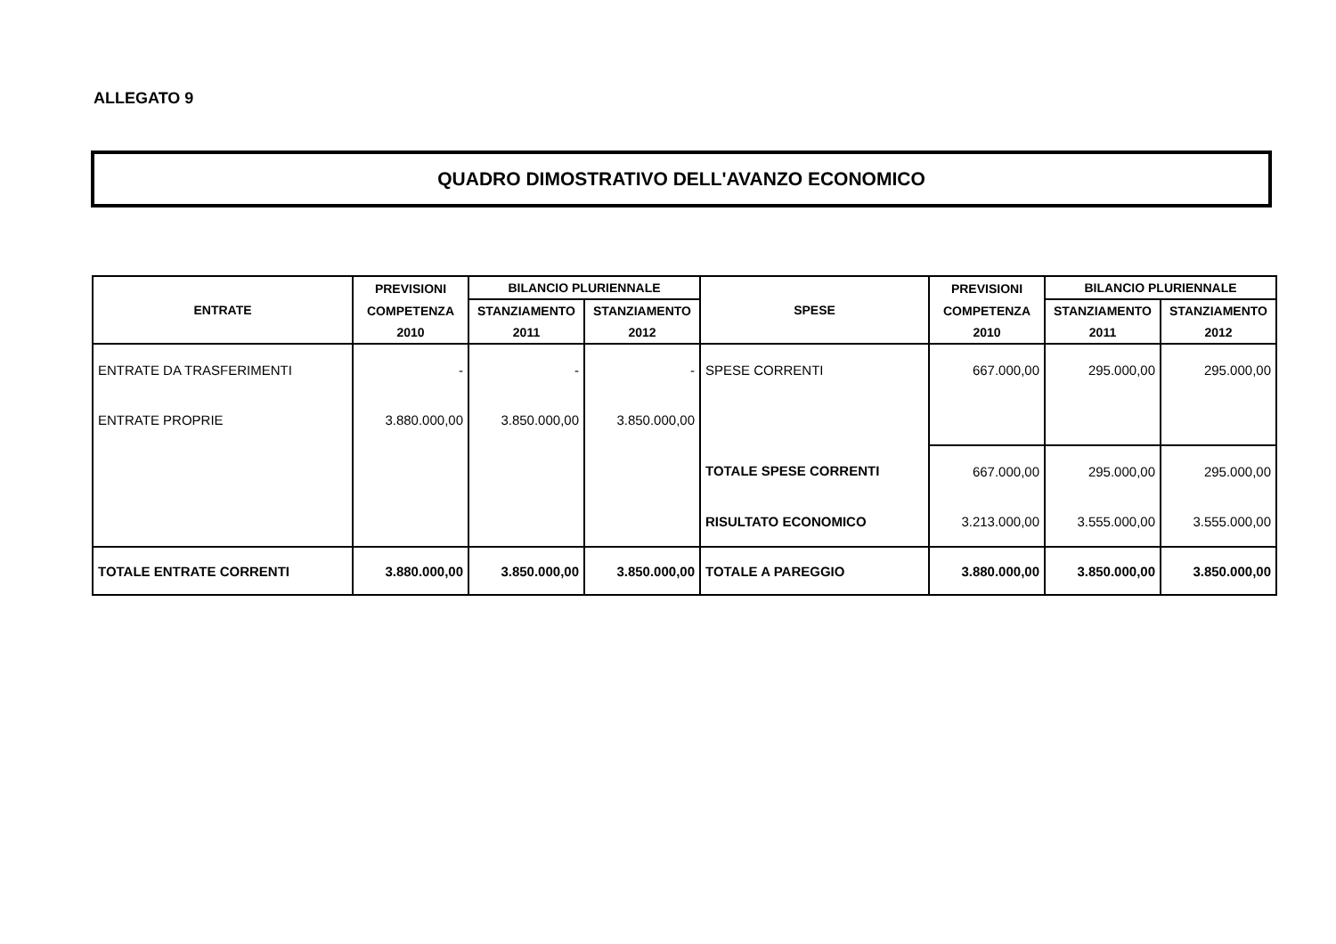ALLEGATO 9
QUADRO DIMOSTRATIVO DELL'AVANZO ECONOMICO
| ENTRATE | PREVISIONI | BILANCIO PLURIENNALE | | SPESE | PREVISIONI | BILANCIO PLURIENNALE | |
| --- | --- | --- | --- | --- | --- | --- | --- |
| | COMPETENZA | STANZIAMENTO | STANZIAMENTO | | COMPETENZA | STANZIAMENTO | STANZIAMENTO |
| | 2010 | 2011 | 2012 | | 2010 | 2011 | 2012 |
| ENTRATE DA TRASFERIMENTI | - | - | - | SPESE CORRENTI | 667.000,00 | 295.000,00 | 295.000,00 |
| ENTRATE PROPRIE | 3.880.000,00 | 3.850.000,00 | 3.850.000,00 | | | | |
| | | | | TOTALE SPESE CORRENTI | 667.000,00 | 295.000,00 | 295.000,00 |
| | | | | RISULTATO ECONOMICO | 3.213.000,00 | 3.555.000,00 | 3.555.000,00 |
| TOTALE ENTRATE CORRENTI | 3.880.000,00 | 3.850.000,00 | 3.850.000,00 | TOTALE A PAREGGIO | 3.880.000,00 | 3.850.000,00 | 3.850.000,00 |